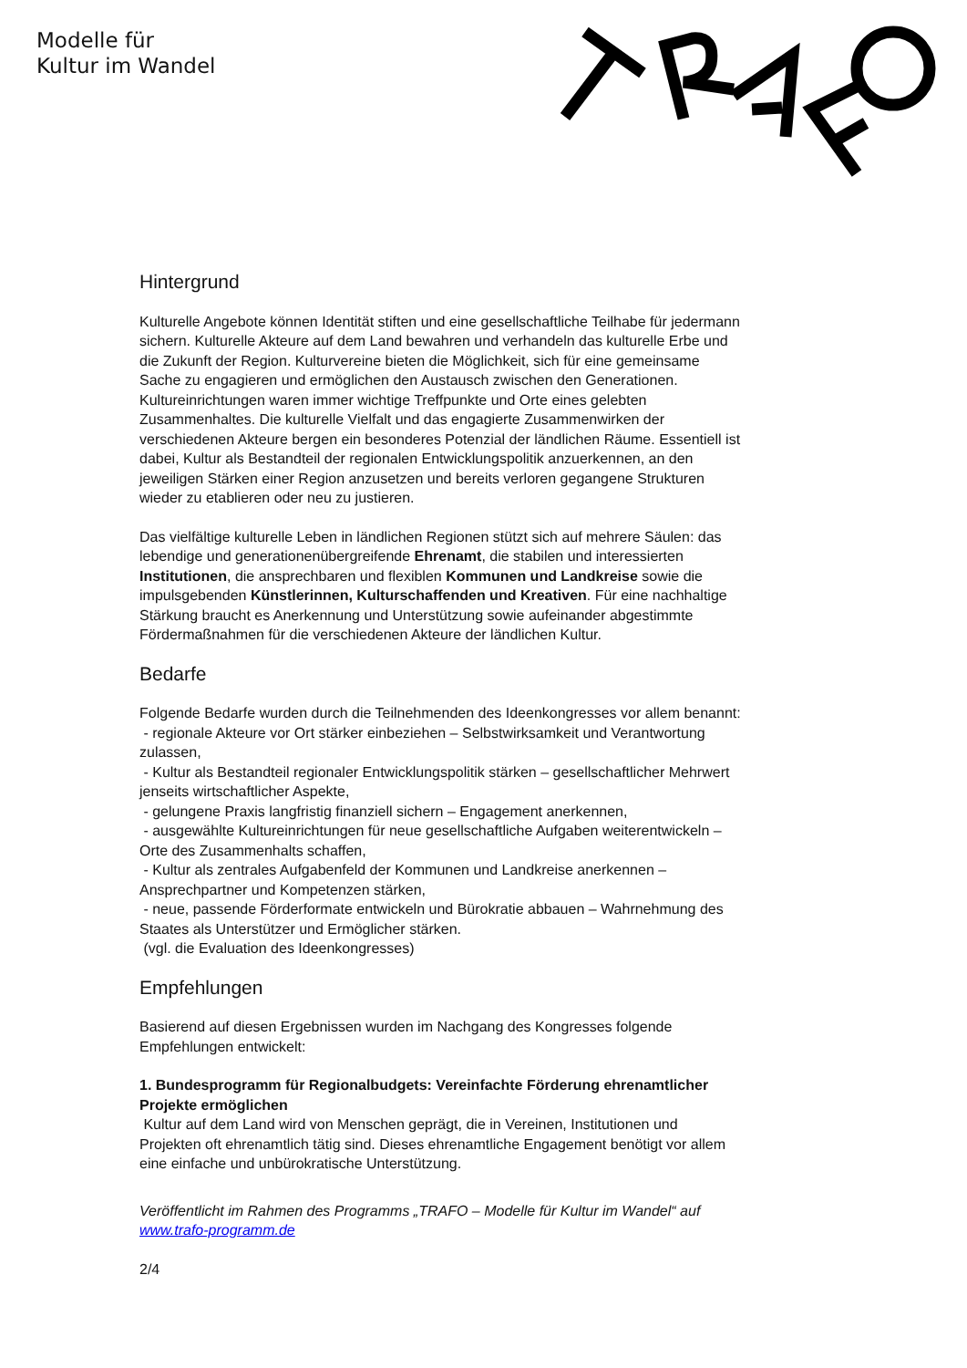Modelle für
Kultur im Wandel
Hintergrund
Kulturelle Angebote können Identität stiften und eine gesellschaftliche Teilhabe für jedermann sichern. Kulturelle Akteure auf dem Land bewahren und verhandeln das kulturelle Erbe und die Zukunft der Region. Kulturvereine bieten die Möglichkeit, sich für eine gemeinsame Sache zu engagieren und ermöglichen den Austausch zwischen den Generationen. Kultureinrichtungen waren immer wichtige Treffpunkte und Orte eines gelebten Zusammenhaltes. Die kulturelle Vielfalt und das engagierte Zusammenwirken der verschiedenen Akteure bergen ein besonderes Potenzial der ländlichen Räume. Essentiell ist dabei, Kultur als Bestandteil der regionalen Entwicklungspolitik anzuerkennen, an den jeweiligen Stärken einer Region anzusetzen und bereits verloren gegangene Strukturen wieder zu etablieren oder neu zu justieren.
Das vielfältige kulturelle Leben in ländlichen Regionen stützt sich auf mehrere Säulen: das lebendige und generationenübergreifende Ehrenamt, die stabilen und interessierten Institutionen, die ansprechbaren und flexiblen Kommunen und Landkreise sowie die impulsgebenden Künstlerinnen, Kulturschaffenden und Kreativen. Für eine nachhaltige Stärkung braucht es Anerkennung und Unterstützung sowie aufeinander abgestimmte Fördermaßnahmen für die verschiedenen Akteure der ländlichen Kultur.
Bedarfe
Folgende Bedarfe wurden durch die Teilnehmenden des Ideenkongresses vor allem benannt:
- regionale Akteure vor Ort stärker einbeziehen – Selbstwirksamkeit und Verantwortung zulassen,
- Kultur als Bestandteil regionaler Entwicklungspolitik stärken – gesellschaftlicher Mehrwert jenseits wirtschaftlicher Aspekte,
- gelungene Praxis langfristig finanziell sichern – Engagement anerkennen,
- ausgewählte Kultureinrichtungen für neue gesellschaftliche Aufgaben weiterentwickeln – Orte des Zusammenhalts schaffen,
- Kultur als zentrales Aufgabenfeld der Kommunen und Landkreise anerkennen – Ansprechpartner und Kompetenzen stärken,
- neue, passende Förderformate entwickeln und Bürokratie abbauen – Wahrnehmung des Staates als Unterstützer und Ermöglicher stärken.
(vgl. die Evaluation des Ideenkongresses)
Empfehlungen
Basierend auf diesen Ergebnissen wurden im Nachgang des Kongresses folgende Empfehlungen entwickelt:
1. Bundesprogramm für Regionalbudgets: Vereinfachte Förderung ehrenamtlicher Projekte ermöglichen
Kultur auf dem Land wird von Menschen geprägt, die in Vereinen, Institutionen und Projekten oft ehrenamtlich tätig sind. Dieses ehrenamtliche Engagement benötigt vor allem eine einfache und unbürokratische Unterstützung.
Veröffentlicht im Rahmen des Programms „TRAFO – Modelle für Kultur im Wandel“ auf www.trafo-programm.de
2/4